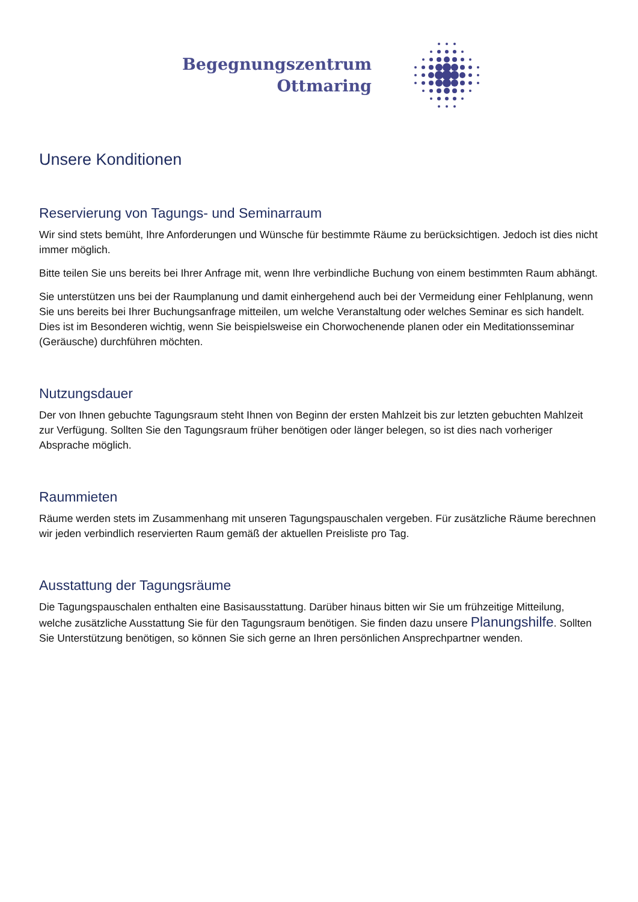Begegnungszentrum
Ottmaring
Unsere Konditionen
Reservierung von Tagungs- und Seminarraum
Wir sind stets bemüht, Ihre Anforderungen und Wünsche für bestimmte Räume zu berücksichtigen. Jedoch ist dies nicht immer möglich.
Bitte teilen Sie uns bereits bei Ihrer Anfrage mit, wenn Ihre verbindliche Buchung von einem bestimmten Raum abhängt.
Sie unterstützen uns bei der Raumplanung und damit einhergehend auch bei der Vermeidung einer Fehlplanung, wenn Sie uns bereits bei Ihrer Buchungsanfrage mitteilen, um welche Veranstaltung oder welches Seminar es sich handelt. Dies ist im Besonderen wichtig, wenn Sie beispielsweise ein Chorwochenende planen oder ein Meditationsseminar (Geräusche) durchführen möchten.
Nutzungsdauer
Der von Ihnen gebuchte Tagungsraum steht Ihnen von Beginn der ersten Mahlzeit bis zur letzten gebuchten Mahlzeit zur Verfügung. Sollten Sie den Tagungsraum früher benötigen oder länger belegen, so ist dies nach vorheriger Absprache möglich.
Raummieten
Räume werden stets im Zusammenhang mit unseren Tagungspauschalen vergeben. Für zusätzliche Räume berechnen wir jeden verbindlich reservierten Raum gemäß der aktuellen Preisliste pro Tag.
Ausstattung der Tagungsräume
Die Tagungspauschalen enthalten eine Basisausstattung. Darüber hinaus bitten wir Sie um frühzeitige Mitteilung, welche zusätzliche Ausstattung Sie für den Tagungsraum benötigen. Sie finden dazu unsere Planungshilfe. Sollten Sie Unterstützung benötigen, so können Sie sich gerne an Ihren persönlichen Ansprechpartner wenden.